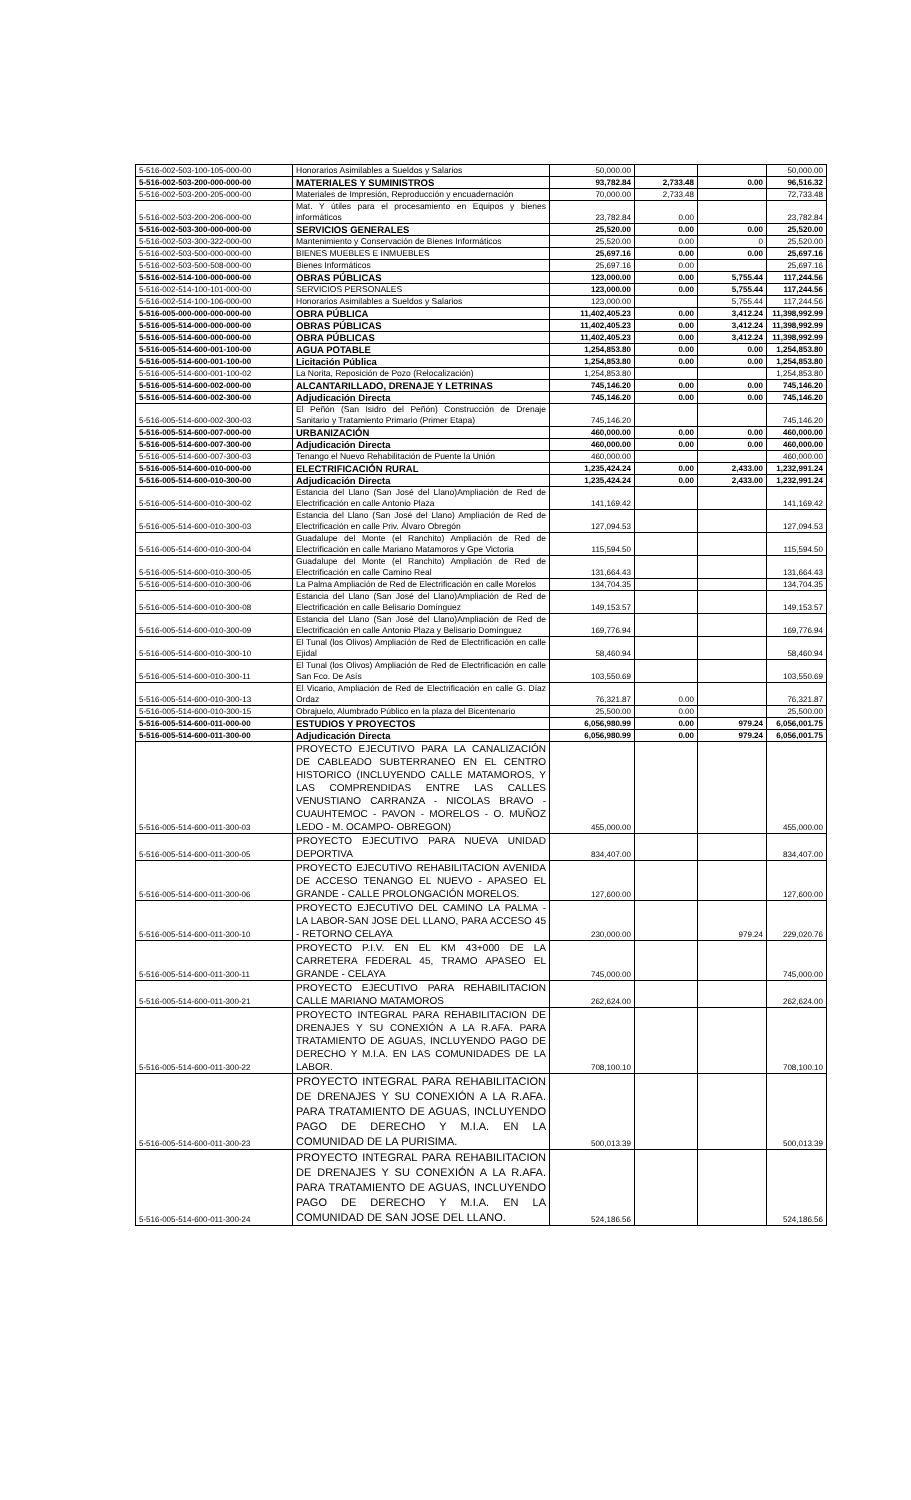| 5-516-002-503-100-105-000-00 | Honorarios Asimilables a Sueldos y Salarios | 50,000.00 | | | 50,000.00 |
| 5-516-002-503-200-000-000-00 | MATERIALES Y SUMINISTROS | 93,782.84 | 2,733.48 | 0.00 | 96,516.32 |
| 5-516-002-503-200-205-000-00 | Materiales de Impresión, Reproducción y encuadernación | 70,000.00 | 2,733.48 | | 72,733.48 |
| 5-516-002-503-200-206-000-00 | Mat. Y útiles para el procesamiento en Equipos y bienes informáticos | 23,782.84 | 0.00 | | 23,782.84 |
| 5-516-002-503-300-000-000-00 | SERVICIOS GENERALES | 25,520.00 | 0.00 | 0.00 | 25,520.00 |
| 5-516-002-503-300-322-000-00 | Mantenimiento y Conservación de Bienes Informáticos | 25,520.00 | 0.00 | 0 | 25,520.00 |
| 5-516-002-503-500-000-000-00 | BIENES MUEBLES E INMUEBLES | 25,697.16 | 0.00 | 0.00 | 25,697.16 |
| 5-516-002-503-500-508-000-00 | Bienes Informáticos | 25,697.16 | 0.00 | | 25,697.16 |
| 5-516-002-514-100-000-000-00 | OBRAS PÚBLICAS | 123,000.00 | 0.00 | 5,755.44 | 117,244.56 |
| 5-516-002-514-100-101-000-00 | SERVICIOS PERSONALES | 123,000.00 | 0.00 | 5,755.44 | 117,244.56 |
| 5-516-002-514-100-106-000-00 | Honorarios Asimilables a Sueldos y Salarios | 123,000.00 | | 5,755.44 | 117,244.56 |
| 5-516-005-000-000-000-000-00 | OBRA PÚBLICA | 11,402,405.23 | 0.00 | 3,412.24 | 11,398,992.99 |
| 5-516-005-514-000-000-000-00 | OBRAS PÚBLICAS | 11,402,405.23 | 0.00 | 3,412.24 | 11,398,992.99 |
| 5-516-005-514-600-000-000-00 | OBRA PÚBLICAS | 11,402,405.23 | 0.00 | 3,412.24 | 11,398,992.99 |
| 5-516-005-514-600-001-100-00 | AGUA POTABLE | 1,254,853.80 | 0.00 | 0.00 | 1,254,853.80 |
| 5-516-005-514-600-001-100-00 | Licitación Pública | 1,254,853.80 | 0.00 | 0.00 | 1,254,853.80 |
| 5-516-005-514-600-001-100-02 | La Norita, Reposición de Pozo (Relocalización) | 1,254,853.80 | | | 1,254,853.80 |
| 5-516-005-514-600-002-000-00 | ALCANTARILLADO, DRENAJE Y LETRINAS | 745,146.20 | 0.00 | 0.00 | 745,146.20 |
| 5-516-005-514-600-002-300-00 | Adjudicación Directa | 745,146.20 | 0.00 | 0.00 | 745,146.20 |
| 5-516-005-514-600-002-300-03 | El Peñón (San Isidro del Peñón) Construcción de Drenaje Sanitario y Tratamiento Primario (Primer Etapa) | 745,146.20 | | | 745,146.20 |
| 5-516-005-514-600-007-000-00 | URBANIZACIÓN | 460,000.00 | 0.00 | 0.00 | 460,000.00 |
| 5-516-005-514-600-007-300-00 | Adjudicación Directa | 460,000.00 | 0.00 | 0.00 | 460,000.00 |
| 5-516-005-514-600-007-300-03 | Tenango el Nuevo Rehabilitación de Puente la Unión | 460,000.00 | | | 460,000.00 |
| 5-516-005-514-600-010-000-00 | ELECTRIFICACIÓN RURAL | 1,235,424.24 | 0.00 | 2,433.00 | 1,232,991.24 |
| 5-516-005-514-600-010-300-00 | Adjudicación Directa | 1,235,424.24 | 0.00 | 2,433.00 | 1,232,991.24 |
| 5-516-005-514-600-010-300-02 | Estancia del Llano (San José del Llano)Ampliación de Red de Electrificación en calle Antonio Plaza | 141,169.42 | | | 141,169.42 |
| 5-516-005-514-600-010-300-03 | Estancia del Llano (San José del Llano) Ampliación de Red de Electrificación en calle Priv. Álvaro Obregón | 127,094.53 | | | 127,094.53 |
| 5-516-005-514-600-010-300-04 | Guadalupe del Monte (el Ranchito) Ampliación de Red de Electrificación en calle Mariano Matamoros y Gpe Victoria | 115,594.50 | | | 115,594.50 |
| 5-516-005-514-600-010-300-05 | Guadalupe del Monte (el Ranchito) Ampliación de Red de Electrificación en calle Camino Real | 131,664.43 | | | 131,664.43 |
| 5-516-005-514-600-010-300-06 | La Palma Ampliación de Red de Electrificación en calle Morelos | 134,704.35 | | | 134,704.35 |
| 5-516-005-514-600-010-300-08 | Estancia del Llano (San José del Llano)Ampliación de Red de Electrificación en calle Belisario Domínguez | 149,153.57 | | | 149,153.57 |
| 5-516-005-514-600-010-300-09 | Estancia del Llano (San José del Llano)Ampliación de Red de Electrificación en calle Antonio Plaza y Belisario Domínguez | 169,776.94 | | | 169,776.94 |
| 5-516-005-514-600-010-300-10 | El Tunal (los Olivos) Ampliación de Red de Electrificación en calle Ejidal | 58,460.94 | | | 58,460.94 |
| 5-516-005-514-600-010-300-11 | El Tunal (los Olivos) Ampliación de Red de Electrificación en calle San Fco. De Asís | 103,550.69 | | | 103,550.69 |
| 5-516-005-514-600-010-300-13 | El Vicario, Ampliación de Red de Electrificación en calle G. Díaz Ordaz | 76,321.87 | 0.00 | | 76,321.87 |
| 5-516-005-514-600-010-300-15 | Obrajuelo, Alumbrado Público en la plaza del Bicentenario | 25,500.00 | 0.00 | | 25,500.00 |
| 5-516-005-514-600-011-000-00 | ESTUDIOS Y PROYECTOS | 6,056,980.99 | 0.00 | 979.24 | 6,056,001.75 |
| 5-516-005-514-600-011-300-00 | Adjudicación Directa | 6,056,980.99 | 0.00 | 979.24 | 6,056,001.75 |
| 5-516-005-514-600-011-300-03 | PROYECTO EJECUTIVO PARA LA CANALIZACIÓN DE CABLEADO SUBTERRANEO EN EL CENTRO HISTORICO (INCLUYENDO CALLE MATAMOROS, Y LAS COMPRENDIDAS ENTRE LAS CALLES VENUSTIANO CARRANZA - NICOLAS BRAVO - CUAUHTEMOC - PAVON - MORELOS - O. MUÑOZ LEDO - M. OCAMPO- OBREGON) | 455,000.00 | | | 455,000.00 |
| 5-516-005-514-600-011-300-05 | PROYECTO EJECUTIVO PARA NUEVA UNIDAD DEPORTIVA | 834,407.00 | | | 834,407.00 |
| 5-516-005-514-600-011-300-06 | PROYECTO EJECUTIVO REHABILITACION AVENIDA DE ACCESO TENANGO EL NUEVO - APASEO EL GRANDE - CALLE PROLONGACIÓN MORELOS. | 127,600.00 | | | 127,600.00 |
| 5-516-005-514-600-011-300-10 | PROYECTO EJECUTIVO DEL CAMINO LA PALMA - LA LABOR-SAN JOSE DEL LLANO, PARA ACCESO 45 - RETORNO CELAYA | 230,000.00 | | 979.24 | 229,020.76 |
| 5-516-005-514-600-011-300-11 | PROYECTO P.I.V. EN EL KM 43+000 DE LA CARRETERA FEDERAL 45, TRAMO APASEO EL GRANDE - CELAYA | 745,000.00 | | | 745,000.00 |
| 5-516-005-514-600-011-300-21 | PROYECTO EJECUTIVO PARA REHABILITACION CALLE MARIANO MATAMOROS | 262,624.00 | | | 262,624.00 |
| 5-516-005-514-600-011-300-22 | PROYECTO INTEGRAL PARA REHABILITACION DE DRENAJES Y SU CONEXIÓN A LA R.AFA. PARA TRATAMIENTO DE AGUAS, INCLUYENDO PAGO DE DERECHO Y M.I.A. EN LAS COMUNIDADES DE LA LABOR. | 708,100.10 | | | 708,100.10 |
| 5-516-005-514-600-011-300-23 | PROYECTO INTEGRAL PARA REHABILITACION DE DRENAJES Y SU CONEXIÓN A LA R.AFA. PARA TRATAMIENTO DE AGUAS, INCLUYENDO PAGO DE DERECHO Y M.I.A. EN LA COMUNIDAD DE LA PURISIMA. | 500,013.39 | | | 500,013.39 |
| 5-516-005-514-600-011-300-24 | PROYECTO INTEGRAL PARA REHABILITACION DE DRENAJES Y SU CONEXIÓN A LA R.AFA. PARA TRATAMIENTO DE AGUAS, INCLUYENDO PAGO DE DERECHO Y M.I.A. EN LA COMUNIDAD DE SAN JOSE DEL LLANO. | 524,186.56 | | | 524,186.56 |